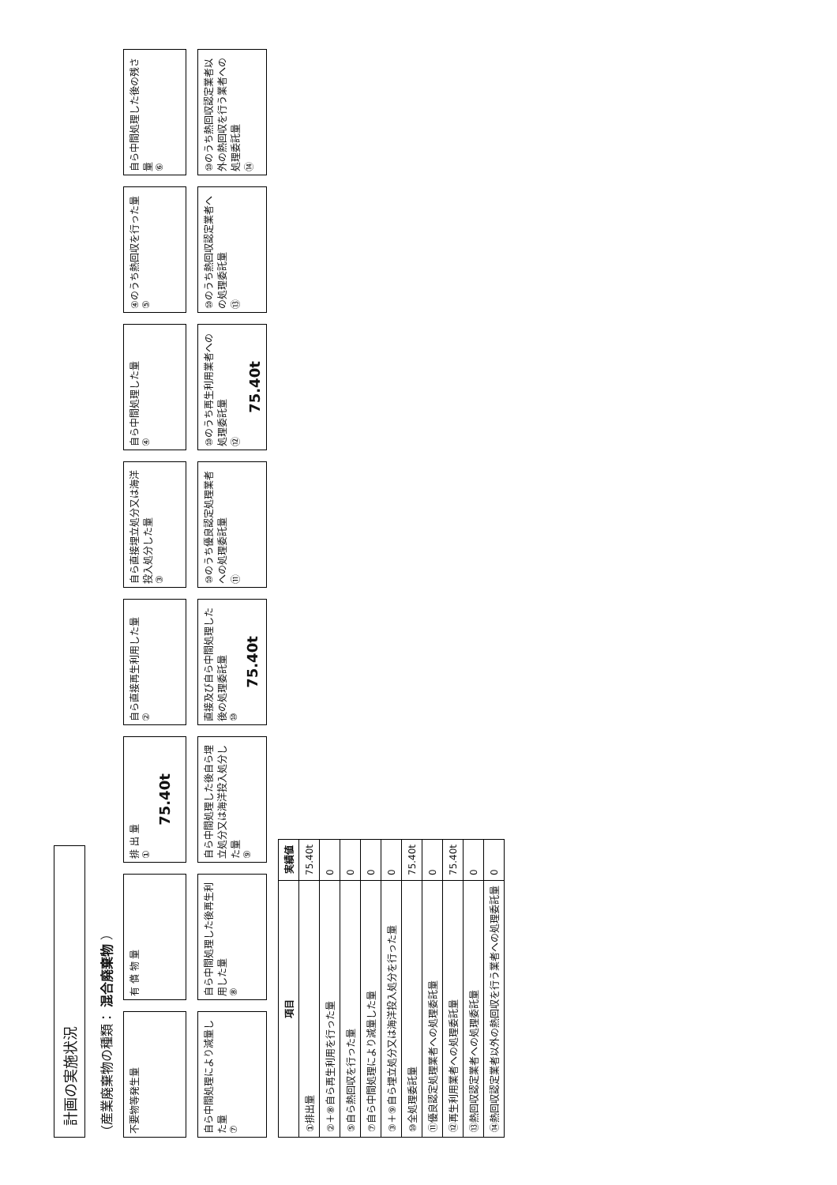計画の実施状況
（産業廃棄物の種類： 混合廃棄物 ）
不要物等発生量
有 償 物 量
排 出 量
①
75.40t
自ら直接再生利用した量
②
自ら直接埋立処分又は海洋投入処分した量
③
自ら中間処理した量
④
④のうち熱回収を行った量
⑤
自ら中間処理した後の残さ量
⑥
自ら中間処理により減量した量
⑦
自ら中間処理した後再生利用した量
⑧
自ら中間処理した後自ら埋立処分又は海洋投入処分した量
⑨
直接及び自ら中間処理した後の処理委託量
⑩
75.40t
⑩のうち優良認定処理業者への処理委託量
⑪
⑩のうち再生利用業者への処理委託量
⑫
75.40t
⑩のうち熱回収認定業者への処理委託量
⑬
⑩のうち熱回収認定業者以外の熱回収を行う業者への処理委託量
⑭
| 項目 | 実績値 |
| --- | --- |
| ①排出量 | 75.40t |
| ②＋⑧自ら再生利用を行った量 | 0 |
| ⑤自ら熱回収を行った量 | 0 |
| ⑦自ら中間処理により減量した量 | 0 |
| ③＋⑨自ら埋立処分又は海洋投入処分を行った量 | 0 |
| ⑩全処理委託量 | 75.40t |
| ⑪優良認定処理業者への処理委託量 | 0 |
| ⑫再生利用業者への処理委託量 | 75.40t |
| ⑬熱回収認定業者への処理委託量 | 0 |
| ⑭熱回収認定業者以外の熱回収を行う業者への処理委託量 | 0 |